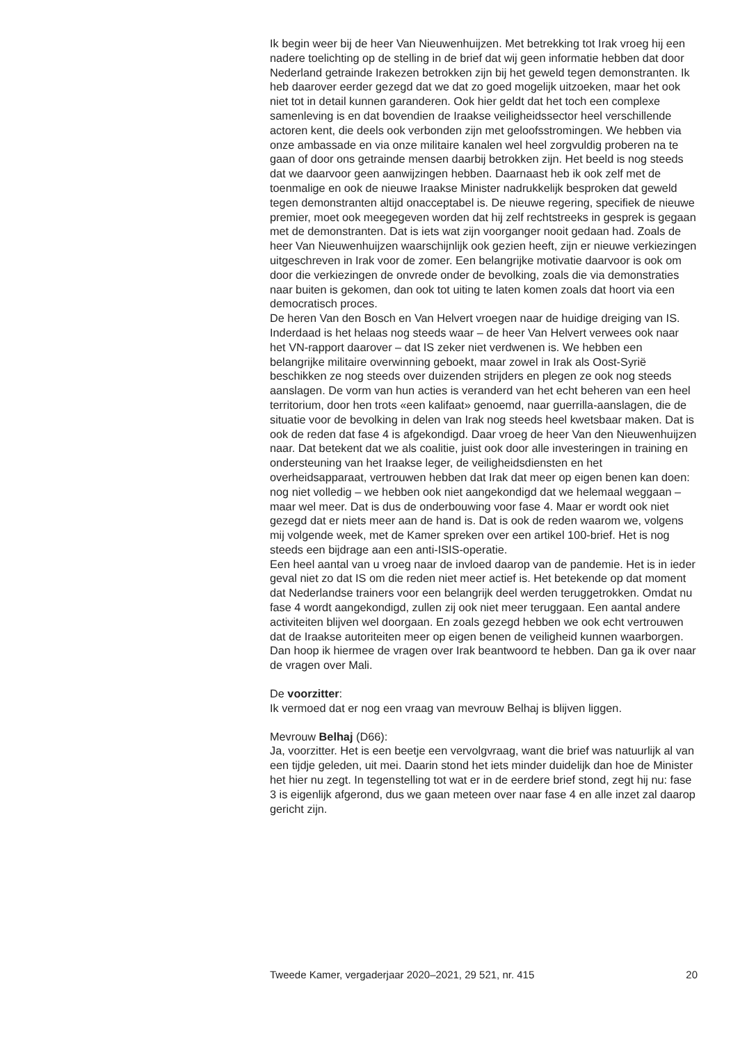Ik begin weer bij de heer Van Nieuwenhuijzen. Met betrekking tot Irak vroeg hij een nadere toelichting op de stelling in de brief dat wij geen informatie hebben dat door Nederland getrainde Irakezen betrokken zijn bij het geweld tegen demonstranten. Ik heb daarover eerder gezegd dat we dat zo goed mogelijk uitzoeken, maar het ook niet tot in detail kunnen garanderen. Ook hier geldt dat het toch een complexe samenleving is en dat bovendien de Iraakse veiligheidssector heel verschillende actoren kent, die deels ook verbonden zijn met geloofsstromingen. We hebben via onze ambassade en via onze militaire kanalen wel heel zorgvuldig proberen na te gaan of door ons getrainde mensen daarbij betrokken zijn. Het beeld is nog steeds dat we daarvoor geen aanwijzingen hebben. Daarnaast heb ik ook zelf met de toenmalige en ook de nieuwe Iraakse Minister nadrukkelijk besproken dat geweld tegen demonstranten altijd onacceptabel is. De nieuwe regering, specifiek de nieuwe premier, moet ook meegegeven worden dat hij zelf rechtstreeks in gesprek is gegaan met de demonstranten. Dat is iets wat zijn voorganger nooit gedaan had. Zoals de heer Van Nieuwenhuijzen waarschijnlijk ook gezien heeft, zijn er nieuwe verkiezingen uitgeschreven in Irak voor de zomer. Een belangrijke motivatie daarvoor is ook om door die verkiezingen de onvrede onder de bevolking, zoals die via demonstraties naar buiten is gekomen, dan ook tot uiting te laten komen zoals dat hoort via een democratisch proces.
De heren Van den Bosch en Van Helvert vroegen naar de huidige dreiging van IS. Inderdaad is het helaas nog steeds waar – de heer Van Helvert verwees ook naar het VN-rapport daarover – dat IS zeker niet verdwenen is. We hebben een belangrijke militaire overwinning geboekt, maar zowel in Irak als Oost-Syrië beschikken ze nog steeds over duizenden strijders en plegen ze ook nog steeds aanslagen. De vorm van hun acties is veranderd van het echt beheren van een heel territorium, door hen trots «een kalifaat» genoemd, naar guerrilla-aanslagen, die de situatie voor de bevolking in delen van Irak nog steeds heel kwetsbaar maken. Dat is ook de reden dat fase 4 is afgekondigd. Daar vroeg de heer Van den Nieuwen­huijzen naar. Dat betekent dat we als coalitie, juist ook door alle investe­ringen in training en ondersteuning van het Iraakse leger, de veiligheids­diensten en het overheidsapparaat, vertrouwen hebben dat Irak dat meer op eigen benen kan doen: nog niet volledig – we hebben ook niet aangekondigd dat we helemaal weggaan – maar wel meer. Dat is dus de onderbouwing voor fase 4. Maar er wordt ook niet gezegd dat er niets meer aan de hand is. Dat is ook de reden waarom we, volgens mij volgende week, met de Kamer spreken over een artikel 100-brief. Het is nog steeds een bijdrage aan een anti-ISIS-operatie.
Een heel aantal van u vroeg naar de invloed daarop van de pandemie. Het is in ieder geval niet zo dat IS om die reden niet meer actief is. Het betekende op dat moment dat Nederlandse trainers voor een belangrijk deel werden teruggetrokken. Omdat nu fase 4 wordt aangekondigd, zullen zij ook niet meer teruggaan. Een aantal andere activiteiten blijven wel doorgaan. En zoals gezegd hebben we ook echt vertrouwen dat de Iraakse autoriteiten meer op eigen benen de veiligheid kunnen waarborgen.
Dan hoop ik hiermee de vragen over Irak beantwoord te hebben. Dan ga ik over naar de vragen over Mali.
De voorzitter:
Ik vermoed dat er nog een vraag van mevrouw Belhaj is blijven liggen.
Mevrouw Belhaj (D66):
Ja, voorzitter. Het is een beetje een vervolgvraag, want die brief was natuurlijk al van een tijdje geleden, uit mei. Daarin stond het iets minder duidelijk dan hoe de Minister het hier nu zegt. In tegenstelling tot wat er in de eerdere brief stond, zegt hij nu: fase 3 is eigenlijk afgerond, dus we gaan meteen over naar fase 4 en alle inzet zal daarop gericht zijn.
Tweede Kamer, vergaderjaar 2020–2021, 29 521, nr. 415 20